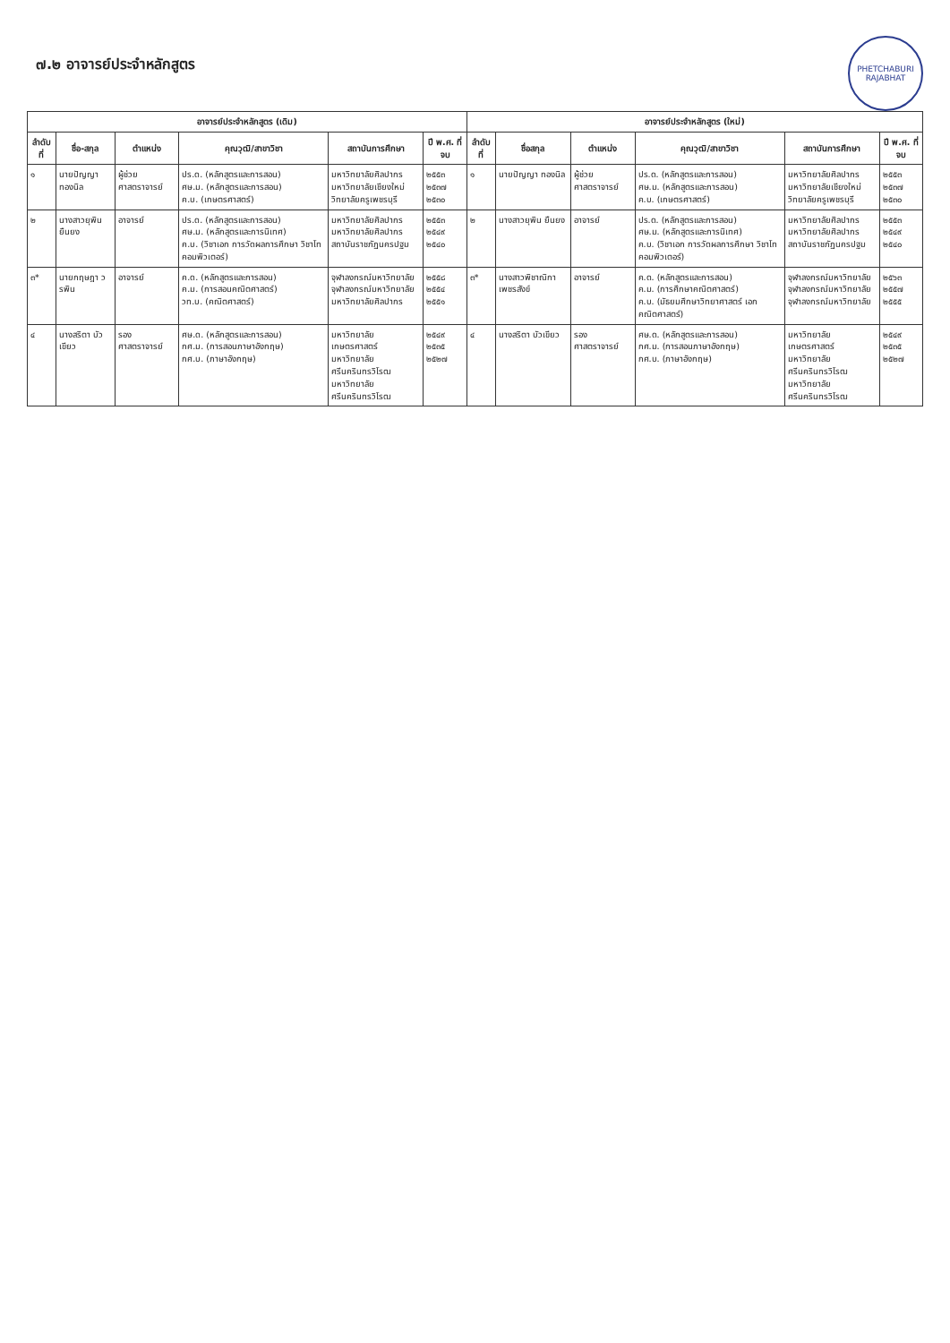PHETCHABURI RAJABHAT
๗.๒ อาจารย์ประจำหลักสูตร
| อาจารย์ประจำหลักสูตร (เดิม) | | | | | | อาจารย์ประจำหลักสูตร (ใหม่) | | | | | |
| --- | --- | --- | --- | --- | --- | --- | --- | --- | --- | --- | --- |
| ลำดับที่ | ชื่อ-สกุล | ตำแหน่ง | คุณวุฒิ/สาขาวิชา | สถาบันการศึกษา | ปี พ.ศ. ที่จบ | ลำดับที่ | ชื่อสกุล | ตำแหน่ง | คุณวุฒิ/สาขาวิชา | สถาบันการศึกษา | ปี พ.ศ. ที่จบ |
| ๑ | นายปัญญา ทองนิล | ผู้ช่วยศาสตราจารย์ | ปร.ด. (หลักสูตรและการสอน) ศษ.ม. (หลักสูตรและการสอน) ค.บ. (เกษตรศาสตร์) | มหาวิทยาลัยศิลปากร มหาวิทยาลัยเชียงใหม่ วิทยาลัยครูเพชรบุรี | ๒๕๕๓ ๒๕๓๗ ๒๕๓๐ | ๑ | นายปัญญา ทองนิล | ผู้ช่วยศาสตราจารย์ | ปร.ด. (หลักสูตรและการสอน) ศษ.ม. (หลักสูตรและการสอน) ค.บ. (เกษตรศาสตร์) | มหาวิทยาลัยศิลปากร มหาวิทยาลัยเชียงใหม่ วิทยาลัยครูเพชรบุรี | ๒๕๕๓ ๒๕๓๗ ๒๕๓๐ |
| ๒ | นางสาวยุพิน ยืนยง | อาจารย์ | ปร.ด. (หลักสูตรและการสอน) ศษ.ม. (หลักสูตรและการนิเทศ) ค.บ. (วิชาเอก การวัดผลการศึกษา วิชาโท คอมพิวเตอร์) | มหาวิทยาลัยศิลปากร มหาวิทยาลัยศิลปากร สถาบันราชภัฏนครปฐม | ๒๕๕๓ ๒๕๔๙ ๒๕๔๐ | ๒ | นางสาวยุพิน ยืนยง | อาจารย์ | ปร.ด. (หลักสูตรและการสอน) ศษ.ม. (หลักสูตรและการนิเทศ) ค.บ. (วิชาเอก การวัดผลการศึกษา วิชาโท คอมพิวเตอร์) | มหาวิทยาลัยศิลปากร มหาวิทยาลัยศิลปากร สถาบันราชภัฏนครปฐม | ๒๕๕๓ ๒๕๔๙ ๒๕๔๐ |
| ๓* | นายกฤษฎา วรพิน | อาจารย์ | ค.ด. (หลักสูตรและการสอน) ค.ม. (การสอนคณิตศาสตร์) วท.บ. (คณิตศาสตร์) | จุฬาลงกรณ์มหาวิทยาลัย จุฬาลงกรณ์มหาวิทยาลัย มหาวิทยาลัยศิลปากร | ๒๕๕๘ ๒๕๕๔ ๒๕๕๑ | ๓* | นางสาวพิชาณิกา เพชรสังข์ | อาจารย์ | ค.ด. (หลักสูตรและการสอน) ค.ม. (การศึกษาคณิตศาสตร์) ค.บ. (มัธยมศึกษาวิทยาศาสตร์ เอกคณิตศาสตร์) | จุฬาลงกรณ์มหาวิทยาลัย จุฬาลงกรณ์มหาวิทยาลัย จุฬาลงกรณ์มหาวิทยาลัย | ๒๕๖๓ ๒๕๕๗ ๒๕๕๕ |
| ๔ | นางสริตา บัวเขียว | รองศาสตราจารย์ | ศษ.ด. (หลักสูตรและการสอน) กศ.ม. (การสอนภาษาอังกฤษ) กศ.บ. (ภาษาอังกฤษ) | มหาวิทยาลัยเกษตรศาสตร์ มหาวิทยาลัยศรีนครินทรวิโรฒ มหาวิทยาลัยศรีนครินทรวิโรฒ | ๒๕๔๙ ๒๕๓๕ ๒๕๒๗ | ๔ | นางสริตา บัวเขียว | รองศาสตราจารย์ | ศษ.ด. (หลักสูตรและการสอน) กศ.ม. (การสอนภาษาอังกฤษ) กศ.บ. (ภาษาอังกฤษ) | มหาวิทยาลัยเกษตรศาสตร์ มหาวิทยาลัยศรีนครินทรวิโรฒ มหาวิทยาลัยศรีนครินทรวิโรฒ | ๒๕๔๙ ๒๕๓๕ ๒๕๒๗ |